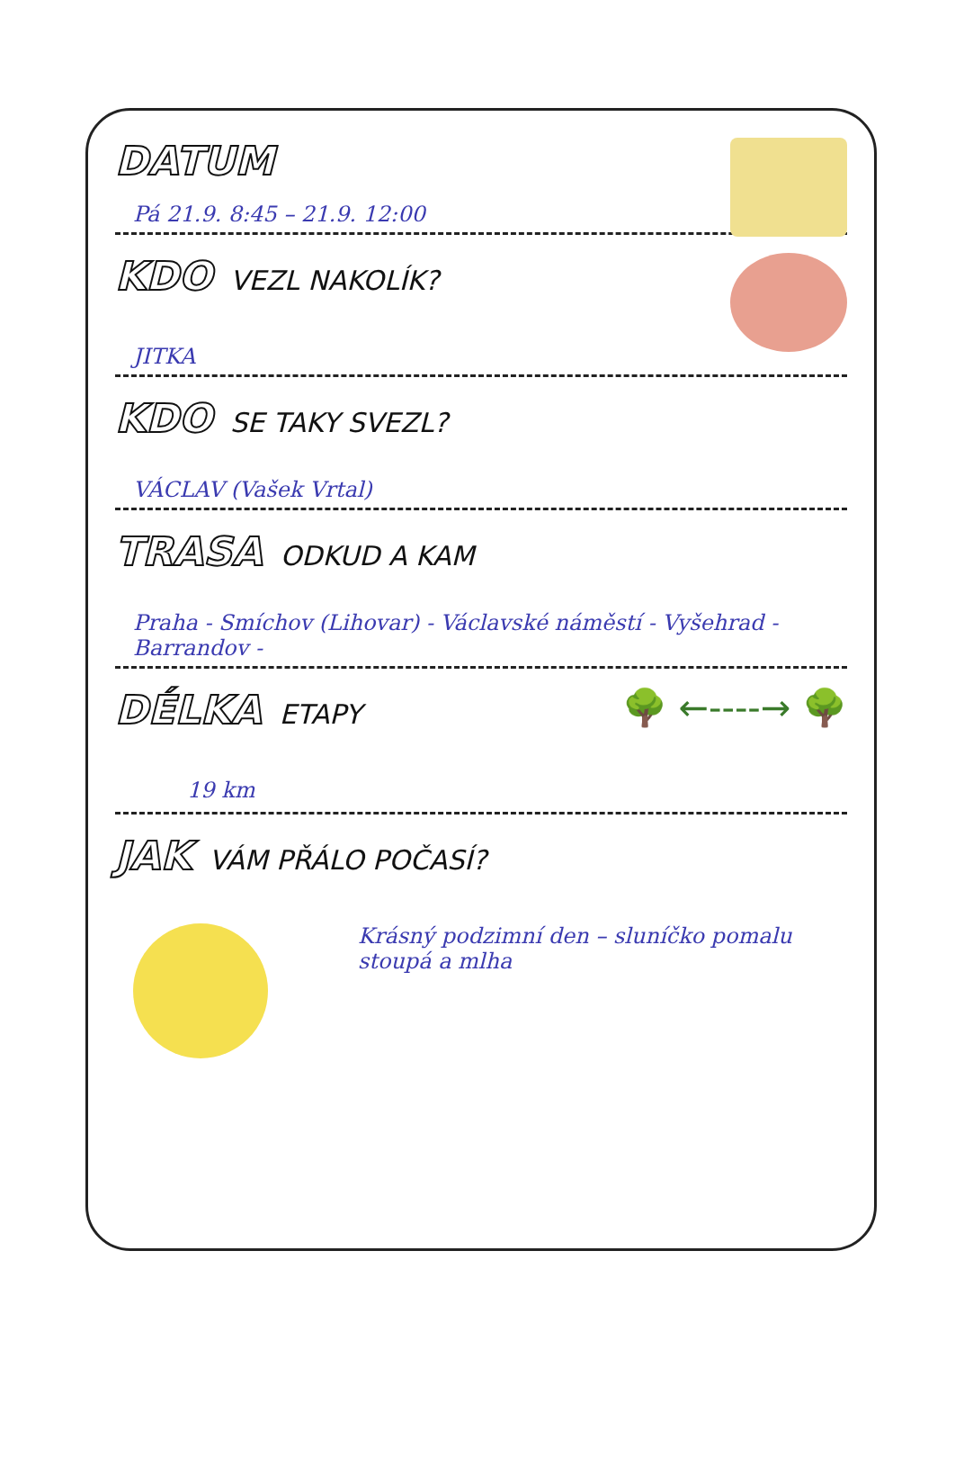DATUM
Pá 21.9. 8:45 – 21.9. 12:00
KDO
VEZL NAKOLÍK?
JITKA
KDO
SE TAKY SVEZL?
VÁCLAV (Vašek Vrtal)
TRASA
ODKUD A KAM
Praha - Smíchov (Lihovar) - Václavské náměstí - Vyšehrad - Barrandov -
🌳 ←----→ 🌳
DÉLKA
ETAPY
19 km
JAK
VÁM PŘÁLO POČASÍ?
Krásný podzimní den – sluníčko pomalu stoupá a mlha